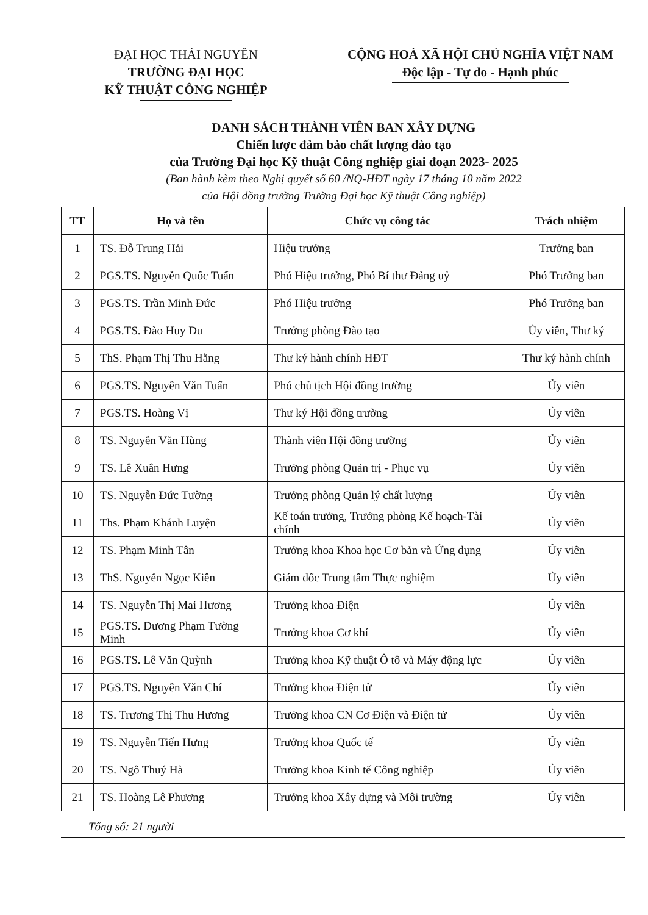ĐẠI HỌC THÁI NGUYÊN
TRƯỜNG ĐẠI HỌC
KỸ THUẬT CÔNG NGHIỆP
CỘNG HOÀ XÃ HỘI CHỦ NGHĨA VIỆT NAM
Độc lập - Tự do - Hạnh phúc
DANH SÁCH THÀNH VIÊN BAN XÂY DỰNG
Chiến lược đảm bảo chất lượng đào tạo
của Trường Đại học Kỹ thuật Công nghiệp giai đoạn 2023- 2025
(Ban hành kèm theo Nghị quyết số 60 /NQ-HĐT ngày 17 tháng 10 năm 2022
của Hội đồng trường Trường Đại học Kỹ thuật Công nghiệp)
| TT | Họ và tên | Chức vụ công tác | Trách nhiệm |
| --- | --- | --- | --- |
| 1 | TS. Đỗ Trung Hải | Hiệu trưởng | Trưởng ban |
| 2 | PGS.TS. Nguyễn Quốc Tuấn | Phó Hiệu trưởng, Phó Bí thư Đảng uỷ | Phó Trưởng ban |
| 3 | PGS.TS. Trần Minh Đức | Phó Hiệu trưởng | Phó Trưởng ban |
| 4 | PGS.TS. Đào Huy Du | Trưởng phòng Đào tạo | Ủy viên, Thư ký |
| 5 | ThS. Phạm Thị Thu Hằng | Thư ký hành chính HĐT | Thư ký hành chính |
| 6 | PGS.TS. Nguyễn Văn Tuấn | Phó chủ tịch Hội đồng trường | Ủy viên |
| 7 | PGS.TS. Hoàng Vị | Thư ký Hội đồng trường | Ủy viên |
| 8 | TS. Nguyễn Văn Hùng | Thành viên Hội đồng trường | Ủy viên |
| 9 | TS. Lê Xuân Hưng | Trưởng phòng Quản trị - Phục vụ | Ủy viên |
| 10 | TS. Nguyễn Đức Tường | Trưởng phòng Quản lý chất lượng | Ủy viên |
| 11 | Ths. Phạm Khánh Luyện | Kế toán trưởng, Trưởng phòng Kế hoạch-Tài chính | Ủy viên |
| 12 | TS. Phạm Minh Tân | Trưởng khoa Khoa học Cơ bản và Ứng dụng | Ủy viên |
| 13 | ThS. Nguyễn Ngọc Kiên | Giám đốc Trung tâm Thực nghiệm | Ủy viên |
| 14 | TS. Nguyễn Thị Mai Hương | Trưởng khoa Điện | Ủy viên |
| 15 | PGS.TS. Dương Phạm Tường Minh | Trưởng khoa Cơ khí | Ủy viên |
| 16 | PGS.TS. Lê Văn Quỳnh | Trưởng khoa Kỹ thuật Ô tô và Máy động lực | Ủy viên |
| 17 | PGS.TS. Nguyễn Văn Chí | Trưởng khoa Điện tử | Ủy viên |
| 18 | TS. Trương Thị Thu Hương | Trưởng khoa CN Cơ Điện và Điện tử | Ủy viên |
| 19 | TS. Nguyễn Tiến Hưng | Trưởng khoa Quốc tế | Ủy viên |
| 20 | TS. Ngô Thuý Hà | Trưởng khoa Kinh tế Công nghiệp | Ủy viên |
| 21 | TS. Hoàng Lê Phương | Trưởng khoa Xây dựng và Môi trường | Ủy viên |
Tổng số: 21 người